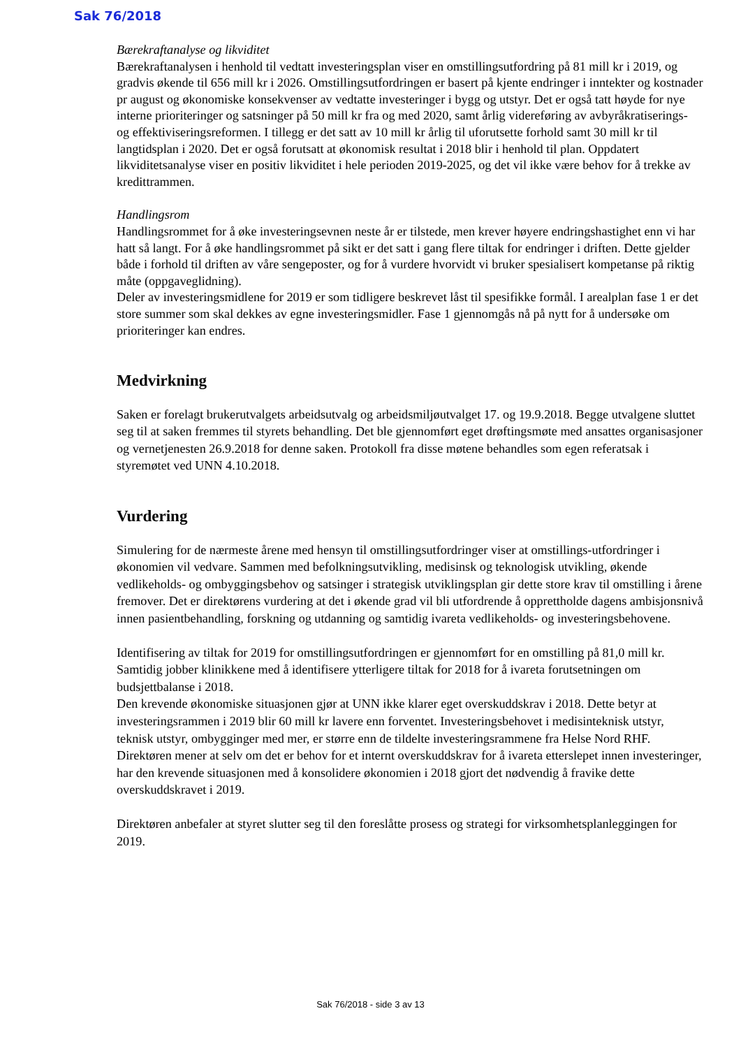Sak 76/2018
Bærekraftanalyse og likviditet
Bærekraftanalysen i henhold til vedtatt investeringsplan viser en omstillingsutfordring på 81 mill kr i 2019, og gradvis økende til 656 mill kr i 2026. Omstillingsutfordringen er basert på kjente endringer i inntekter og kostnader pr august og økonomiske konsekvenser av vedtatte investeringer i bygg og utstyr. Det er også tatt høyde for nye interne prioriteringer og satsninger på 50 mill kr fra og med 2020, samt årlig videreføring av avbyråkratiserings- og effektiviseringsreformen. I tillegg er det satt av 10 mill kr årlig til uforutsette forhold samt 30 mill kr til langtidsplan i 2020. Det er også forutsatt at økonomisk resultat i 2018 blir i henhold til plan. Oppdatert likviditetsanalyse viser en positiv likviditet i hele perioden 2019-2025, og det vil ikke være behov for å trekke av kredittrammen.
Handlingsrom
Handlingsrommet for å øke investeringsevnen neste år er tilstede, men krever høyere endringshastighet enn vi har hatt så langt. For å øke handlingsrommet på sikt er det satt i gang flere tiltak for endringer i driften. Dette gjelder både i forhold til driften av våre sengeposter, og for å vurdere hvorvidt vi bruker spesialisert kompetanse på riktig måte (oppgaveglidning).
Deler av investeringsmidlene for 2019 er som tidligere beskrevet låst til spesifikke formål. I arealplan fase 1 er det store summer som skal dekkes av egne investeringsmidler. Fase 1 gjennomgås nå på nytt for å undersøke om prioriteringer kan endres.
Medvirkning
Saken er forelagt brukerutvalgets arbeidsutvalg og arbeidsmiljøutvalget 17. og 19.9.2018. Begge utvalgene sluttet seg til at saken fremmes til styrets behandling. Det ble gjennomført eget drøftingsmøte med ansattes organisasjoner og vernetjenesten 26.9.2018 for denne saken. Protokoll fra disse møtene behandles som egen referatsak i styremøtet ved UNN 4.10.2018.
Vurdering
Simulering for de nærmeste årene med hensyn til omstillingsutfordringer viser at omstillings-utfordringer i økonomien vil vedvare. Sammen med befolkningsutvikling, medisinsk og teknologisk utvikling, økende vedlikeholds- og ombyggingsbehov og satsinger i strategisk utviklingsplan gir dette store krav til omstilling i årene fremover. Det er direktørens vurdering at det i økende grad vil bli utfordrende å opprettholde dagens ambisjonsnivå innen pasientbehandling, forskning og utdanning og samtidig ivareta vedlikeholds- og investeringsbehovene.
Identifisering av tiltak for 2019 for omstillingsutfordringen er gjennomført for en omstilling på 81,0 mill kr. Samtidig jobber klinikkene med å identifisere ytterligere tiltak for 2018 for å ivareta forutsetningen om budsjettbalanse i 2018.
Den krevende økonomiske situasjonen gjør at UNN ikke klarer eget overskuddskrav i 2018. Dette betyr at investeringsrammen i 2019 blir 60 mill kr lavere enn forventet. Investeringsbehovet i medisinteknisk utstyr, teknisk utstyr, ombygginger med mer, er større enn de tildelte investeringsrammene fra Helse Nord RHF. Direktøren mener at selv om det er behov for et internt overskuddskrav for å ivareta etterslepet innen investeringer, har den krevende situasjonen med å konsolidere økonomien i 2018 gjort det nødvendig å fravike dette overskuddskravet i 2019.
Direktøren anbefaler at styret slutter seg til den foreslåtte prosess og strategi for virksomhetsplanleggingen for 2019.
Sak 76/2018 - side 3 av 13